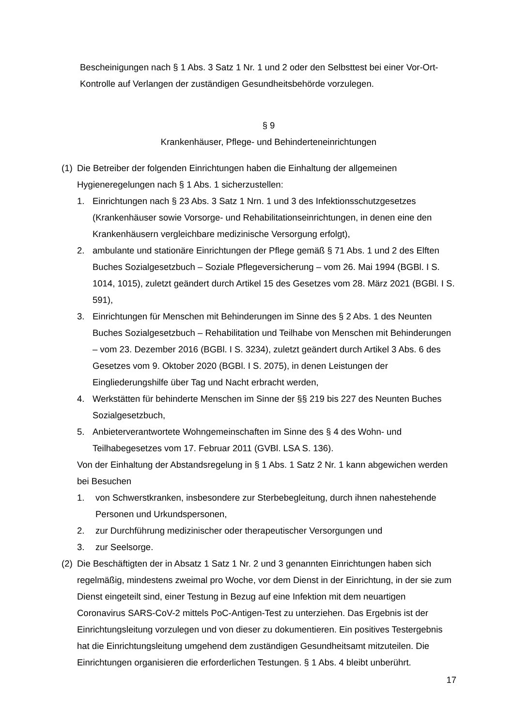Bescheinigungen nach § 1 Abs. 3 Satz 1 Nr. 1 und 2 oder den Selbsttest bei einer Vor-Ort-Kontrolle auf Verlangen der zuständigen Gesundheitsbehörde vorzulegen.
§ 9
Krankenhäuser, Pflege- und Behinderteneinrichtungen
(1)
Die Betreiber der folgenden Einrichtungen haben die Einhaltung der allgemeinen Hygieneregelungen nach § 1 Abs. 1 sicherzustellen:
1. Einrichtungen nach § 23 Abs. 3 Satz 1 Nrn. 1 und 3 des Infektionsschutzgesetzes (Krankenhäuser sowie Vorsorge- und Rehabilitationseinrichtungen, in denen eine den Krankenhäusern vergleichbare medizinische Versorgung erfolgt),
2. ambulante und stationäre Einrichtungen der Pflege gemäß § 71 Abs. 1 und 2 des Elften Buches Sozialgesetzbuch – Soziale Pflegeversicherung – vom 26. Mai 1994 (BGBl. I S. 1014, 1015), zuletzt geändert durch Artikel 15 des Gesetzes vom 28. März 2021 (BGBl. I S. 591),
3. Einrichtungen für Menschen mit Behinderungen im Sinne des § 2 Abs. 1 des Neunten Buches Sozialgesetzbuch – Rehabilitation und Teilhabe von Menschen mit Behinderungen – vom 23. Dezember 2016 (BGBl. I S. 3234), zuletzt geändert durch Artikel 3 Abs. 6 des Gesetzes vom 9. Oktober 2020 (BGBl. I S. 2075), in denen Leistungen der Eingliederungshilfe über Tag und Nacht erbracht werden,
4. Werkstätten für behinderte Menschen im Sinne der §§ 219 bis 227 des Neunten Buches Sozialgesetzbuch,
5. Anbieterverantwortete Wohngemeinschaften im Sinne des § 4 des Wohn- und Teilhabegesetzes vom 17. Februar 2011 (GVBl. LSA S. 136).
Von der Einhaltung der Abstandsregelung in § 1 Abs. 1 Satz 2 Nr. 1 kann abgewichen werden bei Besuchen
1. von Schwerstkranken, insbesondere zur Sterbebegleitung, durch ihnen nahestehende Personen und Urkundspersonen,
2. zur Durchführung medizinischer oder therapeutischer Versorgungen und
3. zur Seelsorge.
(2)
Die Beschäftigten der in Absatz 1 Satz 1 Nr. 2 und 3 genannten Einrichtungen haben sich regelmäßig, mindestens zweimal pro Woche, vor dem Dienst in der Einrichtung, in der sie zum Dienst eingeteilt sind, einer Testung in Bezug auf eine Infektion mit dem neuartigen Coronavirus SARS-CoV-2 mittels PoC-Antigen-Test zu unterziehen. Das Ergebnis ist der Einrichtungsleitung vorzulegen und von dieser zu dokumentieren. Ein positives Testergebnis hat die Einrichtungsleitung umgehend dem zuständigen Gesundheitsamt mitzuteilen. Die Einrichtungen organisieren die erforderlichen Testungen. § 1 Abs. 4 bleibt unberührt.
17